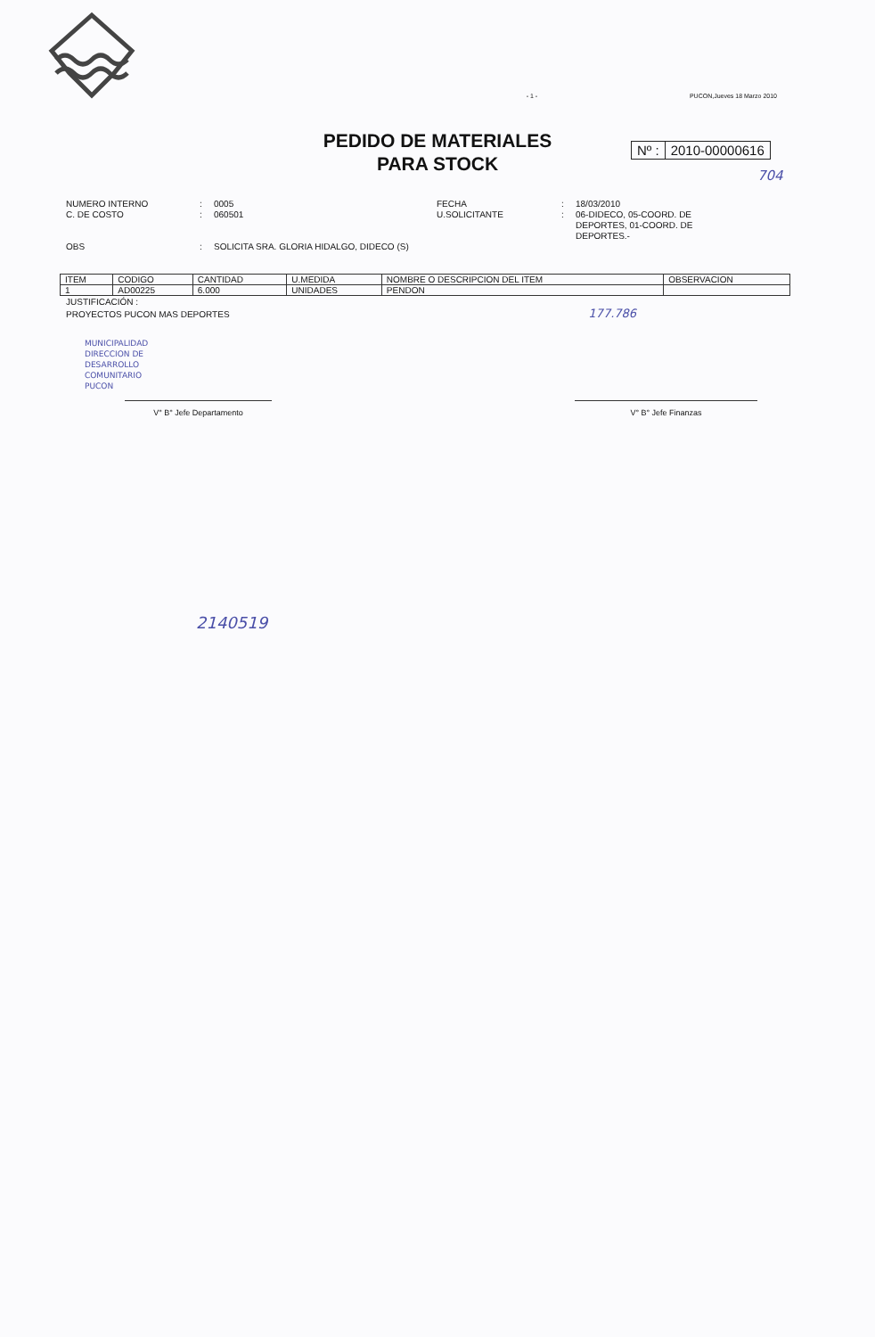- 1 - PUCON,Jueves 18 Marzo 2010
PEDIDO DE MATERIALES
PARA STOCK
Nº : 2010-00000616
704
NUMERO INTERNO
:
0005
FECHA
:
18/03/2010
C. DE COSTO
:
060501
U.SOLICITANTE
:
06-DIDECO, 05-COORD. DE DEPORTES, 01-COORD. DE DEPORTES.-
OBS
:
SOLICITA SRA. GLORIA HIDALGO, DIDECO (S)
| ITEM | CODIGO | CANTIDAD | U.MEDIDA | NOMBRE O DESCRIPCION DEL ITEM | OBSERVACION |
| --- | --- | --- | --- | --- | --- |
| 1 | AD00225 | 6.000 | UNIDADES | PENDON | |
JUSTIFICACIÓN :
PROYECTOS PUCON MAS DEPORTES 177.786
MUNICIPALIDAD
DIRECCION DE
DESARROLLO
COMUNITARIO
PUCON
V° B° Jefe Departamento V° B° Jefe Finanzas
2140519